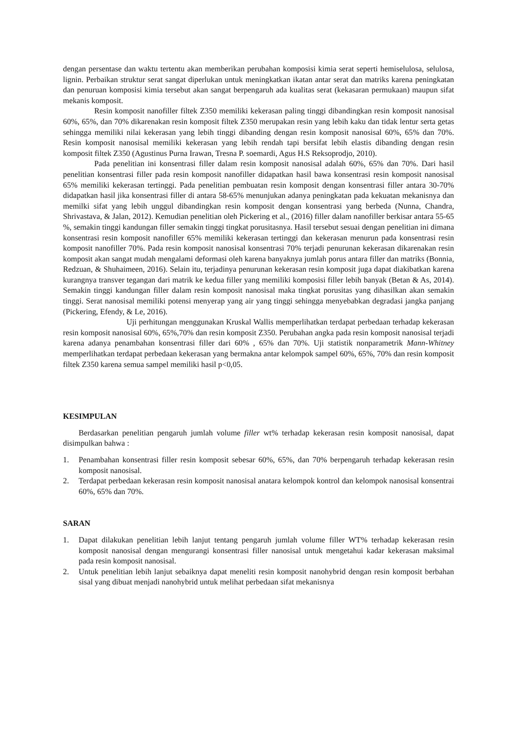dengan persentase dan waktu tertentu akan memberikan perubahan komposisi kimia serat seperti hemiselulosa, selulosa, lignin. Perbaikan struktur serat sangat diperlukan untuk meningkatkan ikatan antar serat dan matriks karena peningkatan dan penuruan komposisi kimia tersebut akan sangat berpengaruh ada kualitas serat (kekasaran permukaan) maupun sifat mekanis komposit.
Resin komposit nanofiller filtek Z350 memiliki kekerasan paling tinggi dibandingkan resin komposit nanosisal 60%, 65%, dan 70% dikarenakan resin komposit filtek Z350 merupakan resin yang lebih kaku dan tidak lentur serta getas sehingga memiliki nilai kekerasan yang lebih tinggi dibanding dengan resin komposit nanosisal 60%, 65% dan 70%. Resin komposit nanosisal memiliki kekerasan yang lebih rendah tapi bersifat lebih elastis dibanding dengan resin komposit filtek Z350 (Agustinus Purna Irawan, Tresna P. soemardi, Agus H.S Reksoprodjo, 2010).
Pada penelitian ini konsentrasi filler dalam resin komposit nanosisal adalah 60%, 65% dan 70%. Dari hasil penelitian konsentrasi filler pada resin komposit nanofiller didapatkan hasil bawa konsentrasi resin komposit nanosisal 65% memiliki kekerasan tertinggi. Pada penelitian pembuatan resin komposit dengan konsentrasi filler antara 30-70% didapatkan hasil jika konsentrasi filler di antara 58-65% menunjukan adanya peningkatan pada kekuatan mekanisnya dan memilki sifat yang lebih unggul dibandingkan resin komposit dengan konsentrasi yang berbeda (Nunna, Chandra, Shrivastava, & Jalan, 2012). Kemudian penelitian oleh Pickering et al., (2016) filler dalam nanofiller berkisar antara 55-65 %, semakin tinggi kandungan filler semakin tinggi tingkat porusitasnya. Hasil tersebut sesuai dengan penelitian ini dimana konsentrasi resin komposit nanofiller 65% memiliki kekerasan tertinggi dan kekerasan menurun pada konsentrasi resin komposit nanofiller 70%. Pada resin komposit nanosisal konsentrasi 70% terjadi penurunan kekerasan dikarenakan resin komposit akan sangat mudah mengalami deformasi oleh karena banyaknya jumlah porus antara filler dan matriks (Bonnia, Redzuan, & Shuhaimeen, 2016). Selain itu, terjadinya penurunan kekerasan resin komposit juga dapat diakibatkan karena kurangnya transver tegangan dari matrik ke kedua filler yang memiliki komposisi filler lebih banyak (Betan & As, 2014). Semakin tinggi kandungan filler dalam resin komposit nanosisal maka tingkat porusitas yang dihasilkan akan semakin tinggi. Serat nanosisal memiliki potensi menyerap yang air yang tinggi sehingga menyebabkan degradasi jangka panjang (Pickering, Efendy, & Le, 2016).
Uji perhitungan menggunakan Kruskal Wallis memperlihatkan terdapat perbedaan terhadap kekerasan resin komposit nanosisal 60%, 65%,70% dan resin komposit Z350. Perubahan angka pada resin komposit nanosisal terjadi karena adanya penambahan konsentrasi filler dari 60% , 65% dan 70%. Uji statistik nonparametrik Mann-Whitney memperlihatkan terdapat perbedaan kekerasan yang bermakna antar kelompok sampel 60%, 65%, 70% dan resin komposit filtek Z350 karena semua sampel memiliki hasil p<0,05.
KESIMPULAN
Berdasarkan penelitian pengaruh jumlah volume filler wt% terhadap kekerasan resin komposit nanosisal, dapat disimpulkan bahwa :
1. Penambahan konsentrasi filler resin komposit sebesar 60%, 65%, dan 70% berpengaruh terhadap kekerasan resin komposit nanosisal.
2. Terdapat perbedaan kekerasan resin komposit nanosisal anatara kelompok kontrol dan kelompok nanosisal konsentrai 60%, 65% dan 70%.
SARAN
1. Dapat dilakukan penelitian lebih lanjut tentang pengaruh jumlah volume filler WT% terhadap kekerasan resin komposit nanosisal dengan mengurangi konsentrasi filler nanosisal untuk mengetahui kadar kekerasan maksimal pada resin komposit nanosisal.
2. Untuk penelitian lebih lanjut sebaiknya dapat meneliti resin komposit nanohybrid dengan resin komposit berbahan sisal yang dibuat menjadi nanohybrid untuk melihat perbedaan sifat mekanisnya